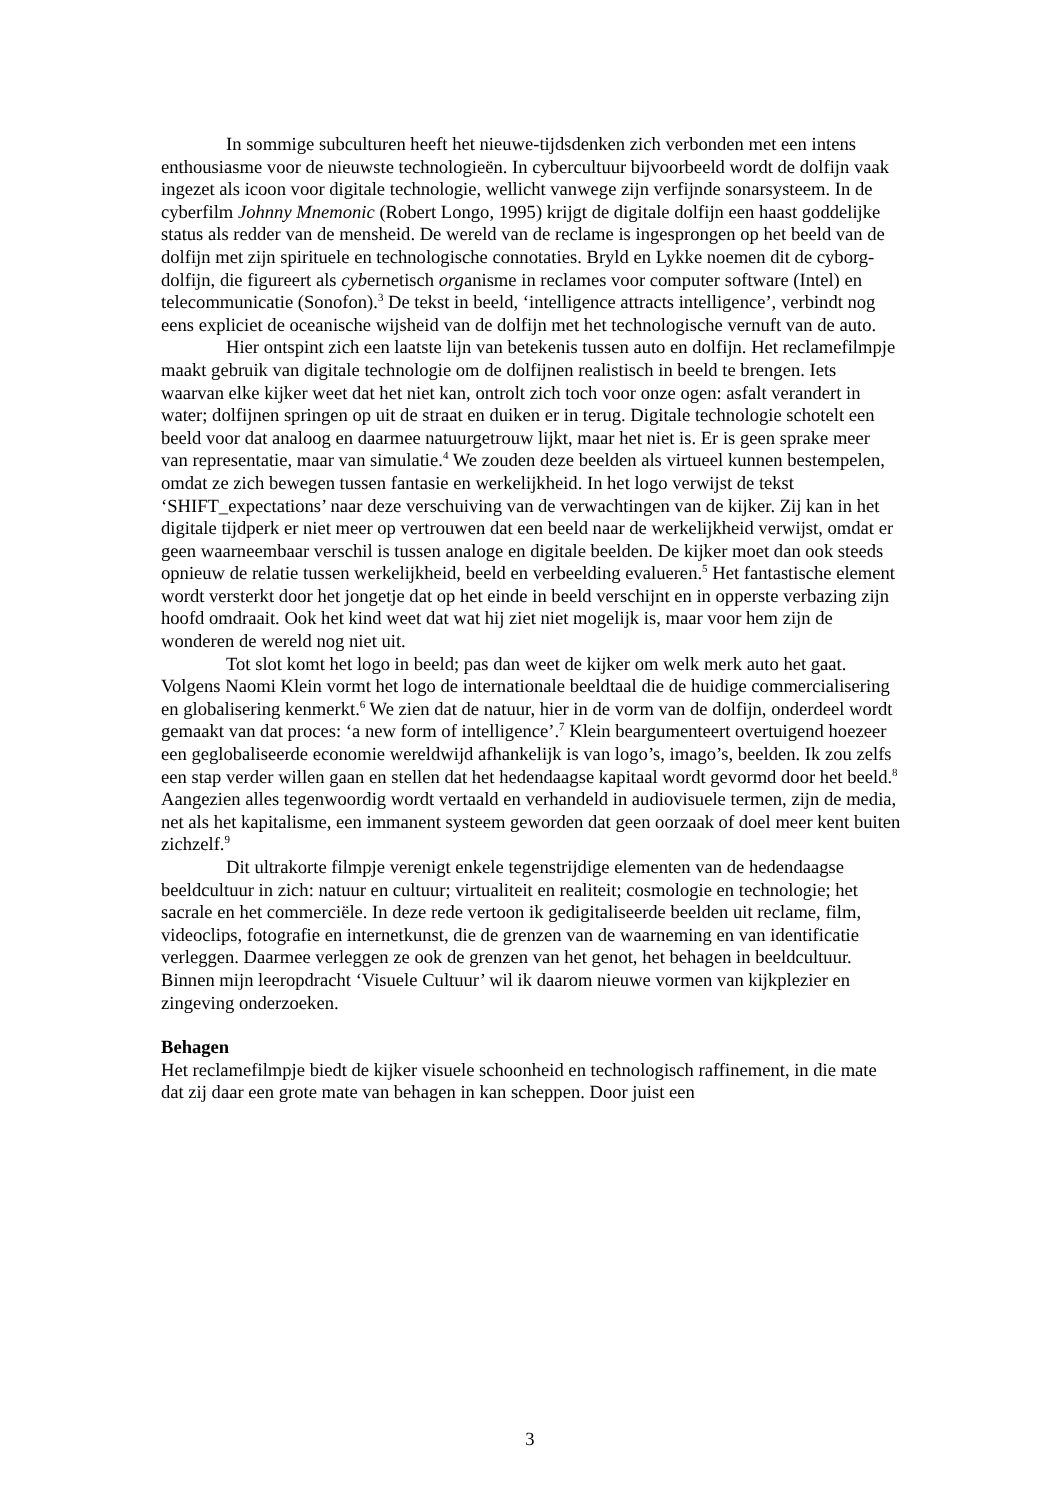In sommige subculturen heeft het nieuwe-tijdsdenken zich verbonden met een intens enthousiasme voor de nieuwste technologieën. In cybercultuur bijvoorbeeld wordt de dolfijn vaak ingezet als icoon voor digitale technologie, wellicht vanwege zijn verfijnde sonarsysteem. In de cyberfilm Johnny Mnemonic (Robert Longo, 1995) krijgt de digitale dolfijn een haast goddelijke status als redder van de mensheid. De wereld van de reclame is ingesprongen op het beeld van de dolfijn met zijn spirituele en technologische connotaties. Bryld en Lykke noemen dit de cyborg-dolfijn, die figureert als cybernetisch organisme in reclames voor computer software (Intel) en telecommunicatie (Sonofon).<sup>3</sup> De tekst in beeld, ‘intelligence attracts intelligence’, verbindt nog eens expliciet de oceanische wijsheid van de dolfijn met het technologische vernuft van de auto.
Hier ontspint zich een laatste lijn van betekenis tussen auto en dolfijn. Het reclamefilmpje maakt gebruik van digitale technologie om de dolfijnen realistisch in beeld te brengen. Iets waarvan elke kijker weet dat het niet kan, ontrolt zich toch voor onze ogen: asfalt verandert in water; dolfijnen springen op uit de straat en duiken er in terug. Digitale technologie schotelt een beeld voor dat analoog en daarmee natuurgetrouw lijkt, maar het niet is. Er is geen sprake meer van representatie, maar van simulatie.<sup>4</sup> We zouden deze beelden als virtueel kunnen bestempelen, omdat ze zich bewegen tussen fantasie en werkelijkheid. In het logo verwijst de tekst ‘SHIFT_expectations’ naar deze verschuiving van de verwachtingen van de kijker. Zij kan in het digitale tijdperk er niet meer op vertrouwen dat een beeld naar de werkelijkheid verwijst, omdat er geen waarneembaar verschil is tussen analoge en digitale beelden. De kijker moet dan ook steeds opnieuw de relatie tussen werkelijkheid, beeld en verbeelding evalueren.<sup>5</sup> Het fantastische element wordt versterkt door het jongetje dat op het einde in beeld verschijnt en in opperste verbazing zijn hoofd omdraait. Ook het kind weet dat wat hij ziet niet mogelijk is, maar voor hem zijn de wonderen de wereld nog niet uit.
Tot slot komt het logo in beeld; pas dan weet de kijker om welk merk auto het gaat. Volgens Naomi Klein vormt het logo de internationale beeldtaal die de huidige commercialisering en globalisering kenmerkt.<sup>6</sup> We zien dat de natuur, hier in de vorm van de dolfijn, onderdeel wordt gemaakt van dat proces: ‘a new form of intelligence’.<sup>7</sup> Klein beargumenteert overtuigend hoezeer een geglobaliseerde economie wereldwijd afhankelijk is van logo’s, imago’s, beelden. Ik zou zelfs een stap verder willen gaan en stellen dat het hedendaagse kapitaal wordt gevormd door het beeld.<sup>8</sup> Aangezien alles tegenwoordig wordt vertaald en verhandeld in audiovisuele termen, zijn de media, net als het kapitalisme, een immanent systeem geworden dat geen oorzaak of doel meer kent buiten zichzelf.<sup>9</sup>
Dit ultrakorte filmpje verenigt enkele tegenstrijdige elementen van de hedendaagse beeldcultuur in zich: natuur en cultuur; virtualiteit en realiteit; cosmologie en technologie; het sacrale en het commerciële. In deze rede vertoon ik gedigitaliseerde beelden uit reclame, film, videoclips, fotografie en internetkunst, die de grenzen van de waarneming en van identificatie verleggen. Daarmee verleggen ze ook de grenzen van het genot, het behagen in beeldcultuur. Binnen mijn leeropdracht ‘Visuele Cultuur’ wil ik daarom nieuwe vormen van kijkplezier en zingeving onderzoeken.
Behagen
Het reclamefilmpje biedt de kijker visuele schoonheid en technologisch raffinement, in die mate dat zij daar een grote mate van behagen in kan scheppen. Door juist een
3